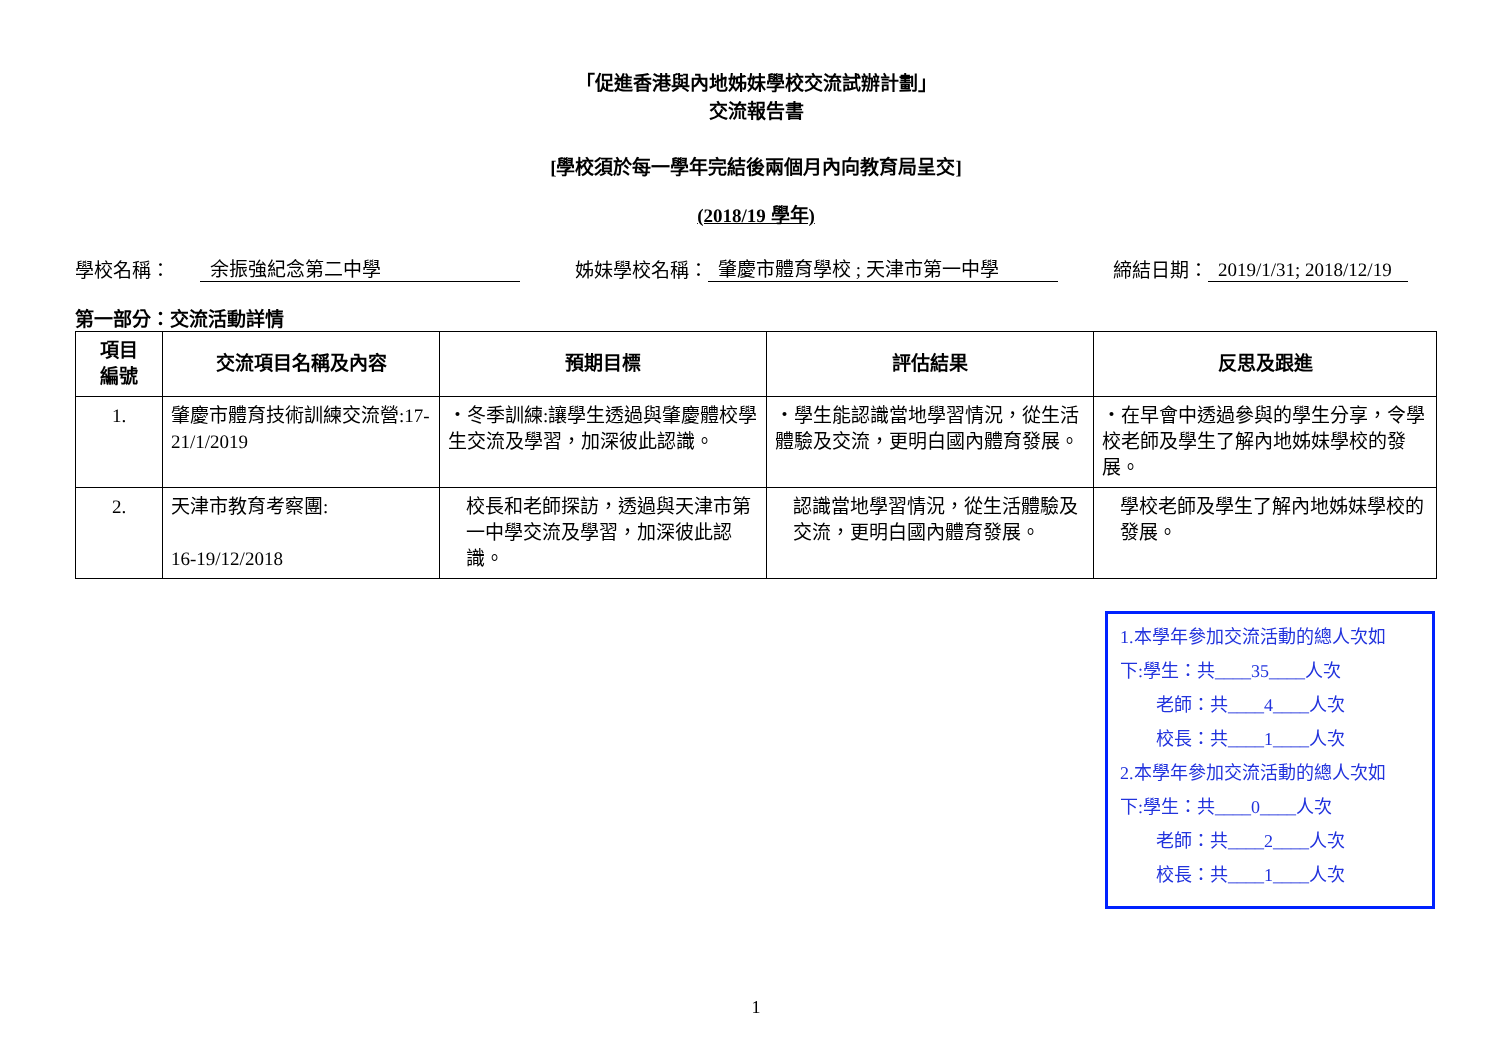「促進香港與內地姊妹學校交流試辦計劃」
交流報告書
[學校須於每一學年完結後兩個月內向教育局呈交]
(2018/19 學年)
學校名稱： 余振強紀念第二中學 姊妹學校名稱： 肇慶市體育學校 ; 天津市第一中學 締結日期： 2019/1/31; 2018/12/19
第一部分：交流活動詳情
| 項目 編號 | 交流項目名稱及內容 | 預期目標 | 評估結果 | 反思及跟進 |
| --- | --- | --- | --- | --- |
| 1. | 肇慶市體育技術訓練交流營:17-21/1/2019 | ・冬季訓練:讓學生透過與肇慶體校學生交流及學習，加深彼此認識。 | ・學生能認識當地學習情況，從生活體驗及交流，更明白國內體育發展。 | ・在早會中透過參與的學生分享，令學校老師及學生了解內地姊妹學校的發展。 |
| 2. | 天津市教育考察團: 16-19/12/2018 | 校長和老師探訪，透過與天津市第一中學交流及學習，加深彼此認識。 | 認識當地學習情況，從生活體驗及交流，更明白國內體育發展。 | 學校老師及學生了解內地姊妹學校的發展。 |
1.本學年參加交流活動的總人次如
下:學生：共____35____人次
老師：共____4____人次
校長：共____1____人次
2.本學年參加交流活動的總人次如
下:學生：共____0____人次
老師：共____2____人次
校長：共____1____人次
1